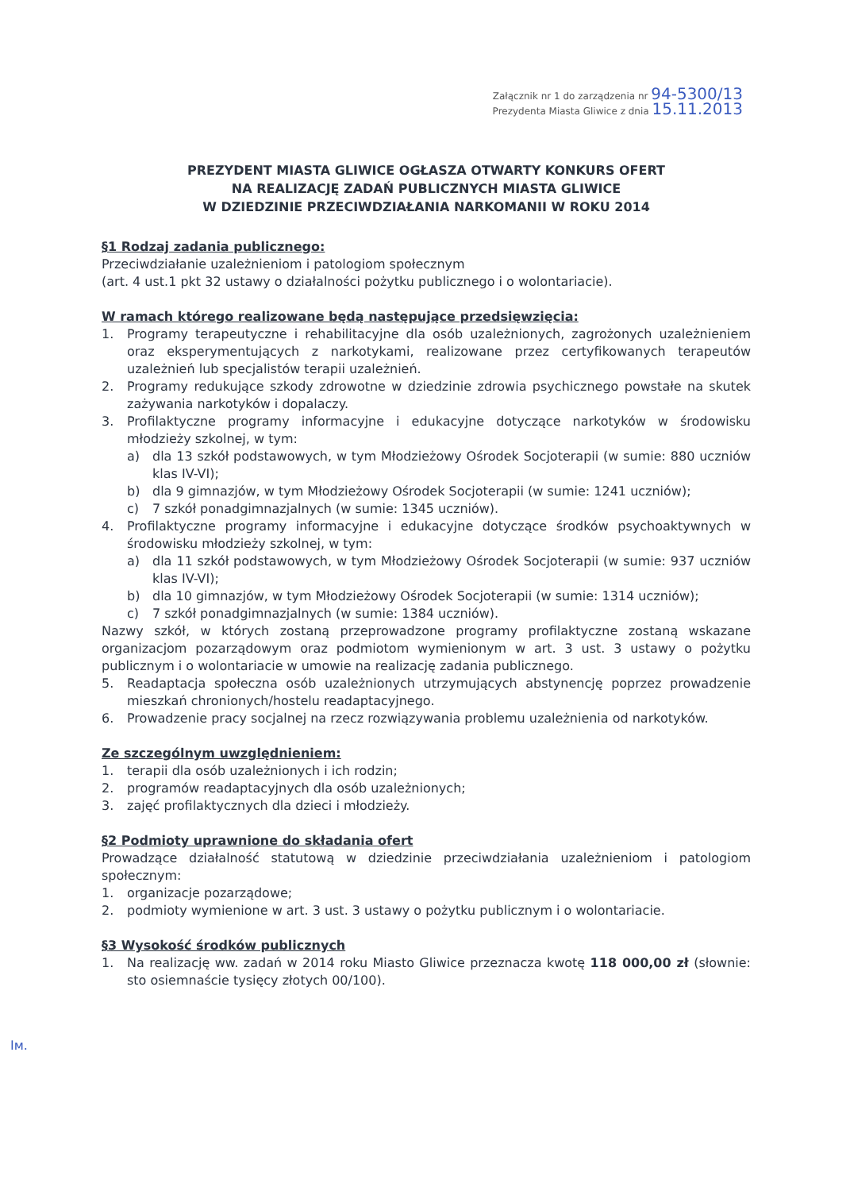Załącznik nr 1 do zarządzenia nr 94-5300/13
Prezydenta Miasta Gliwice z dnia 15.11.2013
PREZYDENT MIASTA GLIWICE OGŁASZA OTWARTY KONKURS OFERT
NA REALIZACJĘ ZADAŃ PUBLICZNYCH MIASTA GLIWICE
W DZIEDZINIE PRZECIWDZIAŁANIA NARKOMANII W ROKU 2014
§1 Rodzaj zadania publicznego:
Przeciwdziałanie uzależnieniom i patologiom społecznym
(art. 4 ust.1 pkt 32 ustawy o działalności pożytku publicznego i o wolontariacie).
W ramach którego realizowane będą następujące przedsięwzięcia:
1. Programy terapeutyczne i rehabilitacyjne dla osób uzależnionych, zagrożonych uzależnieniem oraz eksperymentujących z narkotykami, realizowane przez certyfikowanych terapeutów uzależnień lub specjalistów terapii uzależnień.
2. Programy redukujące szkody zdrowotne w dziedzinie zdrowia psychicznego powstałe na skutek zażywania narkotyków i dopalaczy.
3. Profilaktyczne programy informacyjne i edukacyjne dotyczące narkotyków w środowisku młodzieży szkolnej, w tym:
a) dla 13 szkół podstawowych, w tym Młodzieżowy Ośrodek Socjoterapii (w sumie: 880 uczniów klas IV-VI);
b) dla 9 gimnazjów, w tym Młodzieżowy Ośrodek Socjoterapii (w sumie: 1241 uczniów);
c) 7 szkół ponadgimnazjalnych (w sumie: 1345 uczniów).
4. Profilaktyczne programy informacyjne i edukacyjne dotyczące środków psychoaktywnych w środowisku młodzieży szkolnej, w tym:
a) dla 11 szkół podstawowych, w tym Młodzieżowy Ośrodek Socjoterapii (w sumie: 937 uczniów klas IV-VI);
b) dla 10 gimnazjów, w tym Młodzieżowy Ośrodek Socjoterapii (w sumie: 1314 uczniów);
c) 7 szkół ponadgimnazjalnych (w sumie: 1384 uczniów).
Nazwy szkół, w których zostaną przeprowadzone programy profilaktyczne zostaną wskazane organizacjom pozarządowym oraz podmiotom wymienionym w art. 3 ust. 3 ustawy o pożytku publicznym i o wolontariacie w umowie na realizację zadania publicznego.
5. Readaptacja społeczna osób uzależnionych utrzymujących abstynencję poprzez prowadzenie mieszkań chronionych/hostelu readaptacyjnego.
6. Prowadzenie pracy socjalnej na rzecz rozwiązywania problemu uzależnienia od narkotyków.
Ze szczególnym uwzględnieniem:
1. terapii dla osób uzależnionych i ich rodzin;
2. programów readaptacyjnych dla osób uzależnionych;
3. zajęć profilaktycznych dla dzieci i młodzieży.
§2 Podmioty uprawnione do składania ofert
Prowadzące działalność statutową w dziedzinie przeciwdziałania uzależnieniom i patologiom społecznym:
1. organizacje pozarządowe;
2. podmioty wymienione w art. 3 ust. 3 ustawy o pożytku publicznym i o wolontariacie.
§3 Wysokość środków publicznych
1. Na realizację ww. zadań w 2014 roku Miasto Gliwice przeznacza kwotę 118 000,00 zł (słownie: sto osiemnaście tysięcy złotych 00/100).
Ім.